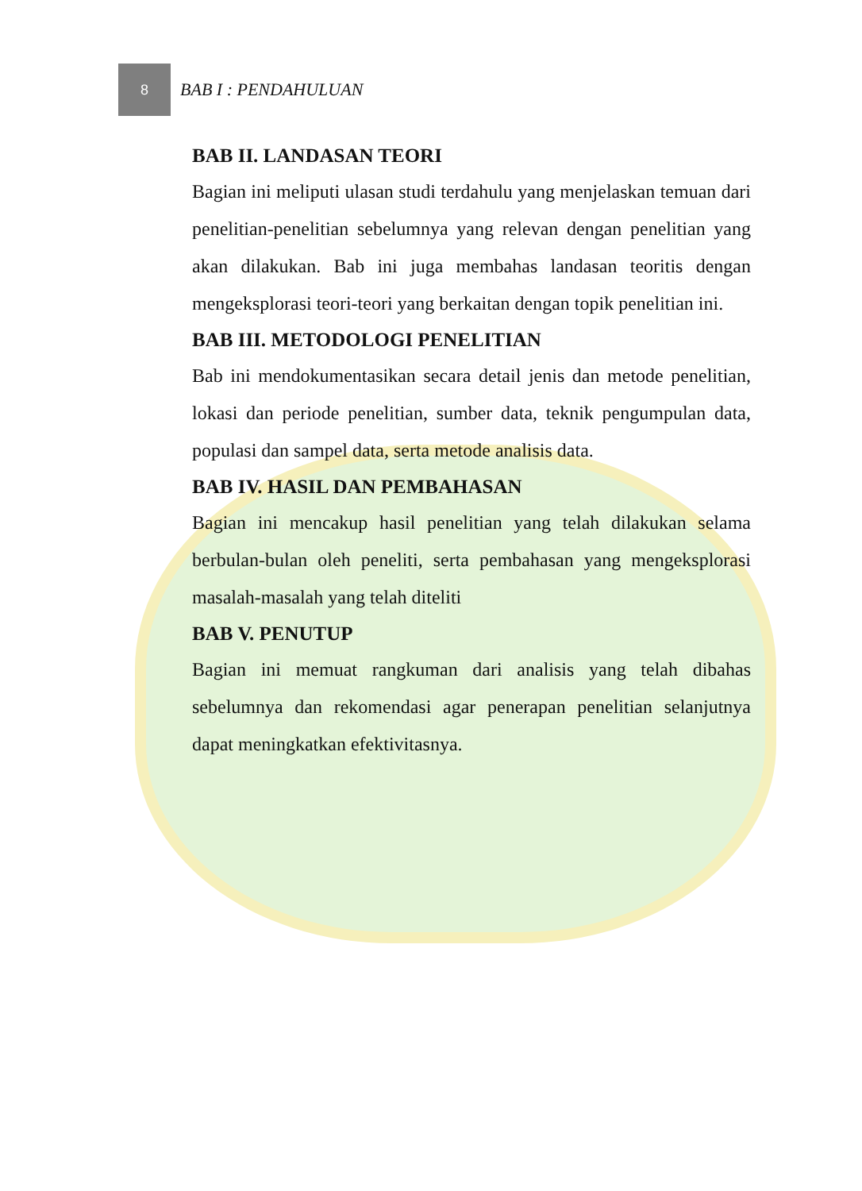8
BAB I : PENDAHULUAN
BAB II. LANDASAN TEORI
Bagian ini meliputi ulasan studi terdahulu yang menjelaskan temuan dari penelitian-penelitian sebelumnya yang relevan dengan penelitian yang akan dilakukan. Bab ini juga membahas landasan teoritis dengan mengeksplorasi teori-teori yang berkaitan dengan topik penelitian ini.
BAB III. METODOLOGI PENELITIAN
Bab ini mendokumentasikan secara detail jenis dan metode penelitian, lokasi dan periode penelitian, sumber data, teknik pengumpulan data, populasi dan sampel data, serta metode analisis data.
BAB IV. HASIL DAN PEMBAHASAN
Bagian ini mencakup hasil penelitian yang telah dilakukan selama berbulan-bulan oleh peneliti, serta pembahasan yang mengeksplorasi masalah-masalah yang telah diteliti
BAB V. PENUTUP
Bagian ini memuat rangkuman dari analisis yang telah dibahas sebelumnya dan rekomendasi agar penerapan penelitian selanjutnya dapat meningkatkan efektivitasnya.